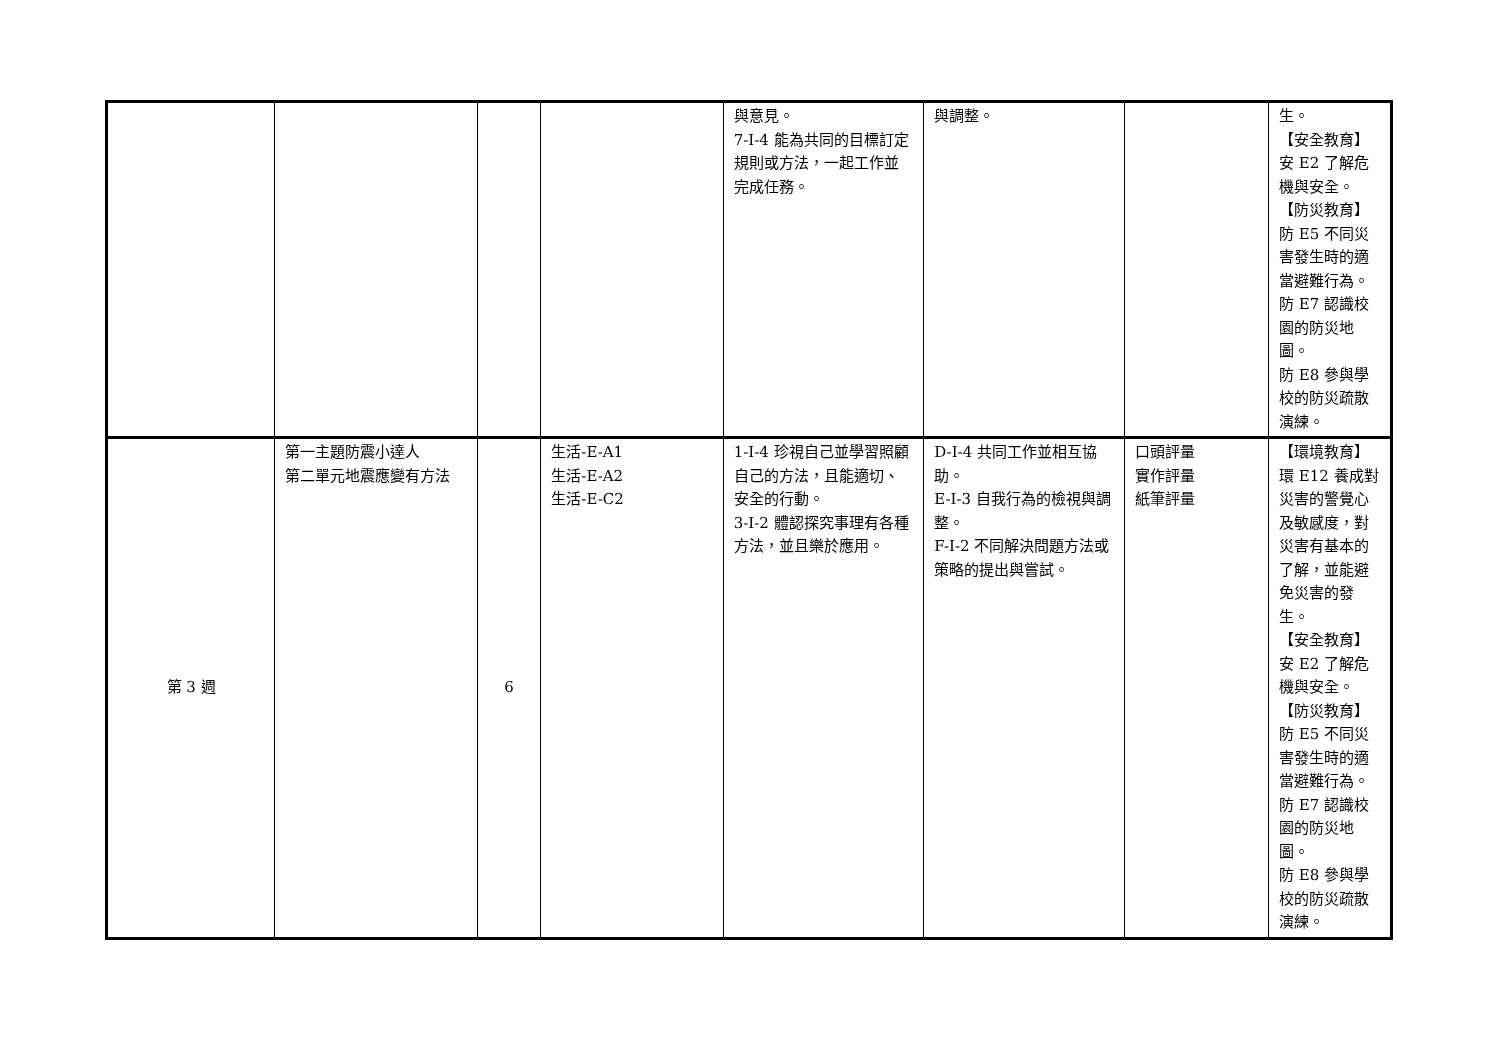| | | | | 與意見。 7-I-4 能為共同的目標訂定規則或方法，一起工作並完成任務。 | 與調整。 | | 生。 【安全教育】 安 E2 了解危機與安全。 【防災教育】 防 E5 不同災害發生時的適當避難行為。 防 E7 認識校園的防災地圖。 防 E8 參與學校的防災疏散演練。 |
| 第 3 週 | 第一主題防震小達人 第二單元地震應變有方法 | 6 | 生活-E-A1 生活-E-A2 生活-E-C2 | 1-I-4 珍視自己並學習照顧自己的方法，且能適切、安全的行動。 3-I-2 體認探究事理有各種方法，並且樂於應用。 | D-I-4 共同工作並相互協助。 E-I-3 自我行為的檢視與調整。 F-I-2 不同解決問題方法或策略的提出與嘗試。 | 口頭評量 實作評量 紙筆評量 | 【環境教育】 環 E12 養成對災害的警覺心及敏感度，對災害有基本的了解，並能避免災害的發生。 【安全教育】 安 E2 了解危機與安全。 【防災教育】 防 E5 不同災害發生時的適當避難行為。 防 E7 認識校園的防災地圖。 防 E8 參與學校的防災疏散演練。 |